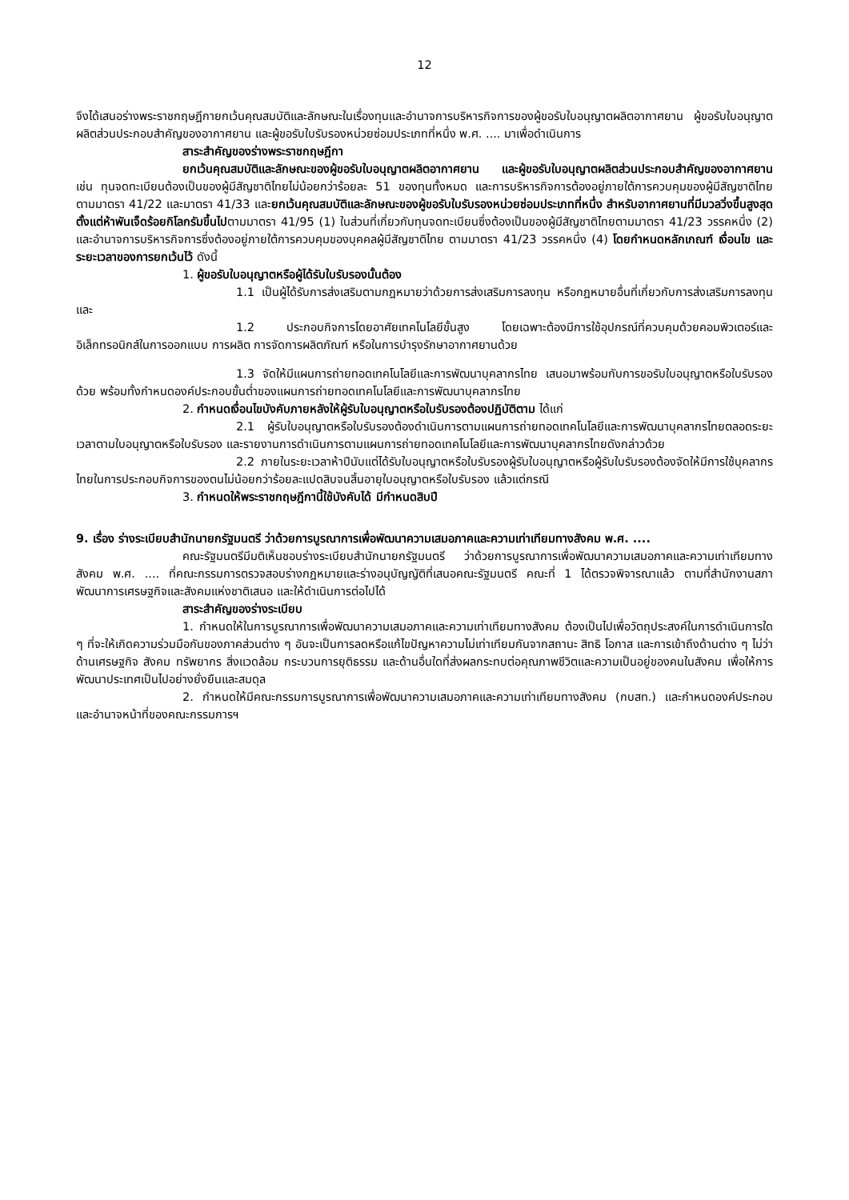12
จึงได้เสนอร่างพระราชกฤษฎีกายกเว้นคุณสมบัติและลักษณะในเรื่องทุนและอำนาจการบริหารกิจการของผู้ขอรับใบอนุญาตผลิตอากาศยาน ผู้ขอรับใบอนุญาตผลิตส่วนประกอบสำคัญของอากาศยาน และผู้ขอรับใบรับรองหน่วยซ่อมประเภทที่หนึ่ง พ.ศ. .... มาเพื่อดำเนินการ
สาระสำคัญของร่างพระราชกฤษฎีกา
ยกเว้นคุณสมบัติและลักษณะของผู้ขอรับใบอนุญาตผลิตอากาศยาน และผู้ขอรับใบอนุญาตผลิตส่วนประกอบสำคัญของอากาศยาน เช่น ทุนจดทะเบียนต้องเป็นของผู้มีสัญชาติไทยไม่น้อยกว่าร้อยละ 51 ของทุนทั้งหมด และการบริหารกิจการต้องอยู่ภายใต้การควบคุมของผู้มีสัญชาติไทย ตามมาตรา 41/22 และมาตรา 41/33 และยกเว้นคุณสมบัติและลักษณะของผู้ขอรับใบรับรองหน่วยซ่อมประเภทที่หนึ่ง สำหรับอากาศยานที่มีมวลวิ่งขึ้นสูงสุดตั้งแต่ห้าพันเจ็ดร้อยกิโลกรัมขึ้นไปตามมาตรา 41/95 (1) ในส่วนที่เกี่ยวกับทุนจดทะเบียนซึ่งต้องเป็นของผู้มีสัญชาติไทยตามมาตรา 41/23 วรรคหนึ่ง (2) และอำนาจการบริหารกิจการซึ่งต้องอยู่ภายใต้การควบคุมของบุคคลผู้มีสัญชาติไทย ตามมาตรา 41/23 วรรคหนึ่ง (4) โดยกำหนดหลักเกณฑ์ เงื่อนไข และระยะเวลาของการยกเว้นไว้ ดังนี้
1. ผู้ขอรับใบอนุญาตหรือผู้ได้รับใบรับรองนั้นต้อง
1.1 เป็นผู้ได้รับการส่งเสริมตามกฎหมายว่าด้วยการส่งเสริมการลงทุน หรือกฎหมายอื่นที่เกี่ยวกับการส่งเสริมการลงทุน และ
1.2 ประกอบกิจการโดยอาศัยเทคโนโลยีขั้นสูง โดยเฉพาะต้องมีการใช้อุปกรณ์ที่ควบคุมด้วยคอมพิวเตอร์และอิเล็กทรอนิกส์ในการออกแบบ การผลิต การจัดการผลิตภัณฑ์ หรือในการบำรุงรักษาอากาศยานด้วย
1.3 จัดให้มีแผนการถ่ายทอดเทคโนโลยีและการพัฒนาบุคลากรไทย เสนอมาพร้อมกับการขอรับใบอนุญาตหรือใบรับรองด้วย พร้อมทั้งกำหนดองค์ประกอบขั้นต่ำของแผนการถ่ายทอดเทคโนโลยีและการพัฒนาบุคลากรไทย
2. กำหนดเงื่อนไขบังคับภายหลังให้ผู้รับใบอนุญาตหรือใบรับรองต้องปฏิบัติตาม ได้แก่
2.1 ผู้รับใบอนุญาตหรือใบรับรองต้องดำเนินการตามแผนการถ่ายทอดเทคโนโลยีและการพัฒนาบุคลากรไทยตลอดระยะเวลาตามใบอนุญาตหรือใบรับรอง และรายงานการดำเนินการตามแผนการถ่ายทอดเทคโนโลยีและการพัฒนาบุคลากรไทยดังกล่าวด้วย
2.2 ภายในระยะเวลาห้าปีนับแต่ได้รับใบอนุญาตหรือใบรับรองผู้รับใบอนุญาตหรือผู้รับใบรับรองต้องจัดให้มีการใช้บุคลากรไทยในการประกอบกิจการของตนไม่น้อยกว่าร้อยละแปดสิบจนสิ้นอายุใบอนุญาตหรือใบรับรอง แล้วแต่กรณี
3. กำหนดให้พระราชกฤษฎีกานี้ใช้บังคับได้ มีกำหนดสิบปี
9. เรื่อง ร่างระเบียบสำนักนายกรัฐมนตรี ว่าด้วยการบูรณาการเพื่อพัฒนาความเสมอภาคและความเท่าเทียมทางสังคม พ.ศ. ....
คณะรัฐมนตรีมีมติเห็นชอบร่างระเบียบสำนักนายกรัฐมนตรี ว่าด้วยการบูรณาการเพื่อพัฒนาความเสมอภาคและความเท่าเทียมทางสังคม พ.ศ. .... ที่คณะกรรมการตรวจสอบร่างกฎหมายและร่างอนุบัญญัติที่เสนอคณะรัฐมนตรี คณะที่ 1 ได้ตรวจพิจารณาแล้ว ตามที่สำนักงานสภาพัฒนาการเศรษฐกิจและสังคมแห่งชาติเสนอ และให้ดำเนินการต่อไปได้
สาระสำคัญของร่างระเบียบ
1. กำหนดให้ในการบูรณาการเพื่อพัฒนาความเสมอภาคและความเท่าเทียมทางสังคม ต้องเป็นไปเพื่อวัตถุประสงค์ในการดำเนินการใด ๆ ที่จะให้เกิดความร่วมมือกันของภาคส่วนต่าง ๆ อันจะเป็นการลดหรือแก้ไขปัญหาความไม่เท่าเทียมกันจากสถานะ สิทธิ โอกาส และการเข้าถึงด้านต่าง ๆ ไม่ว่าด้านเศรษฐกิจ สังคม ทรัพยากร สิ่งแวดล้อม กระบวนการยุติธรรม และด้านอื่นใดที่ส่งผลกระทบต่อคุณภาพชีวิตและความเป็นอยู่ของคนในสังคม เพื่อให้การพัฒนาประเทศเป็นไปอย่างยั่งยืนและสมดุล
2. กำหนดให้มีคณะกรรมการบูรณาการเพื่อพัฒนาความเสมอภาคและความเท่าเทียมทางสังคม (กบสท.) และกำหนดองค์ประกอบและอำนาจหน้าที่ของคณะกรรมการฯ